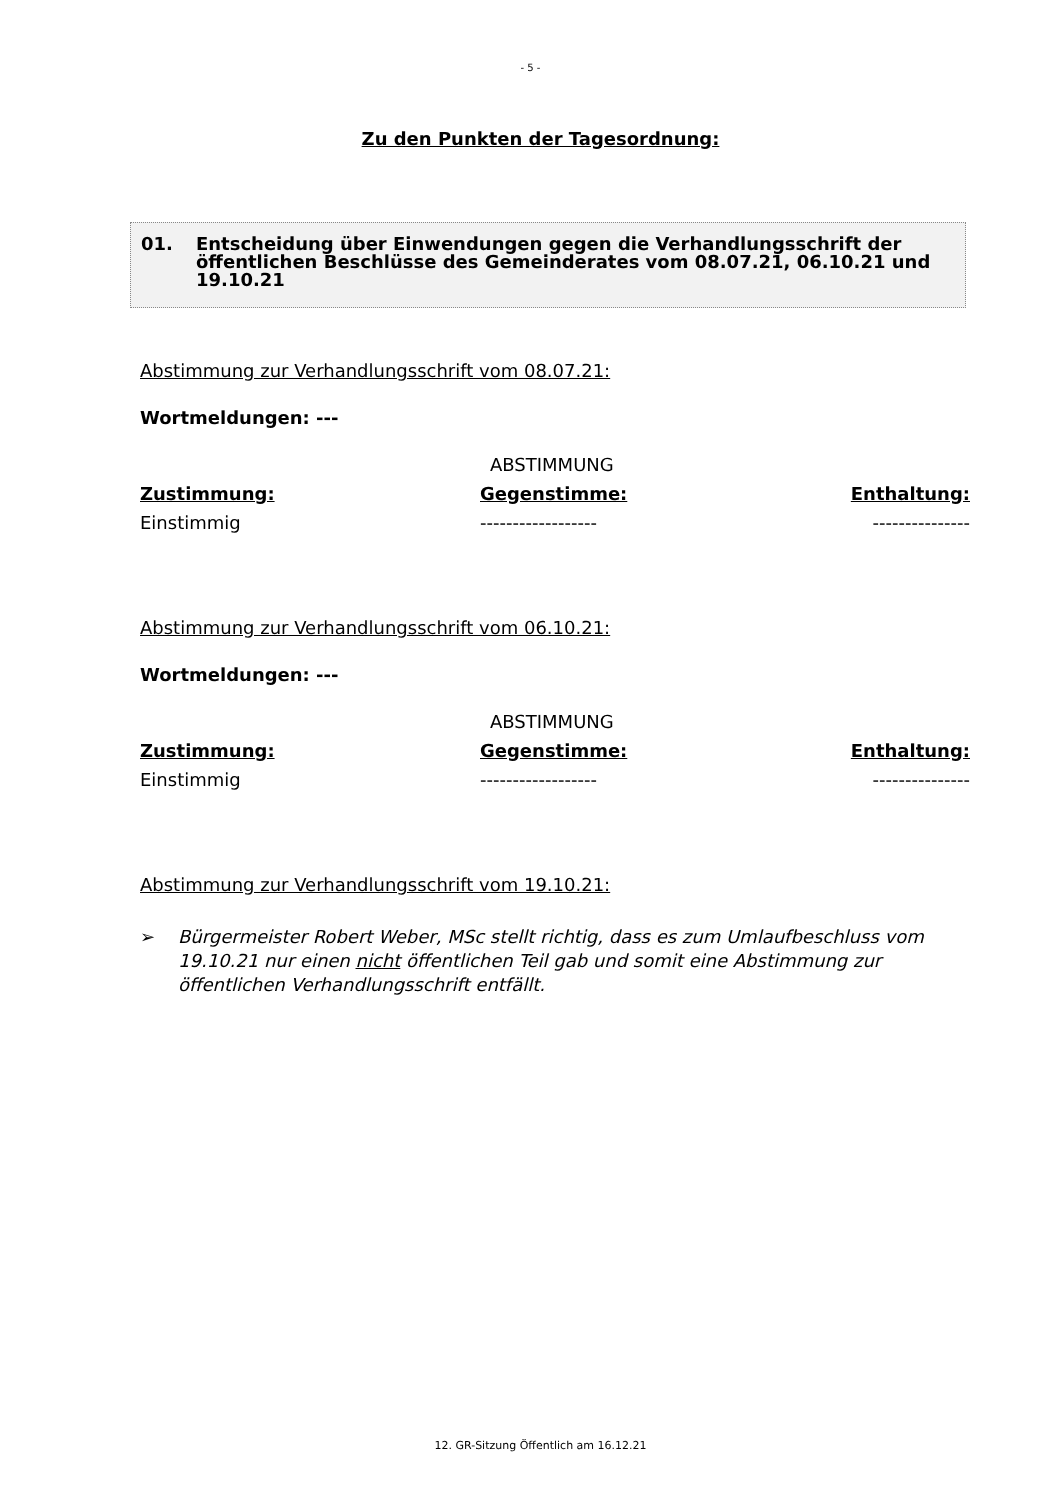- 5 -
Zu den Punkten der Tagesordnung:
01. Entscheidung über Einwendungen gegen die Verhandlungsschrift der öffentlichen Beschlüsse des Gemeinderates vom 08.07.21, 06.10.21 und 19.10.21
Abstimmung zur Verhandlungsschrift vom 08.07.21:
Wortmeldungen: ---
| | ABSTIMMUNG | |
| Zustimmung: | Gegenstimme: | Enthaltung: |
| Einstimmig | ------------------ | --------------- |
Abstimmung zur Verhandlungsschrift vom 06.10.21:
Wortmeldungen: ---
| | ABSTIMMUNG | |
| Zustimmung: | Gegenstimme: | Enthaltung: |
| Einstimmig | ------------------ | --------------- |
Abstimmung zur Verhandlungsschrift vom 19.10.21:
➢ Bürgermeister Robert Weber, MSc stellt richtig, dass es zum Umlaufbeschluss vom 19.10.21 nur einen nicht öffentlichen Teil gab und somit eine Abstimmung zur öffentlichen Verhandlungsschrift entfällt.
12. GR-Sitzung Öffentlich am 16.12.21